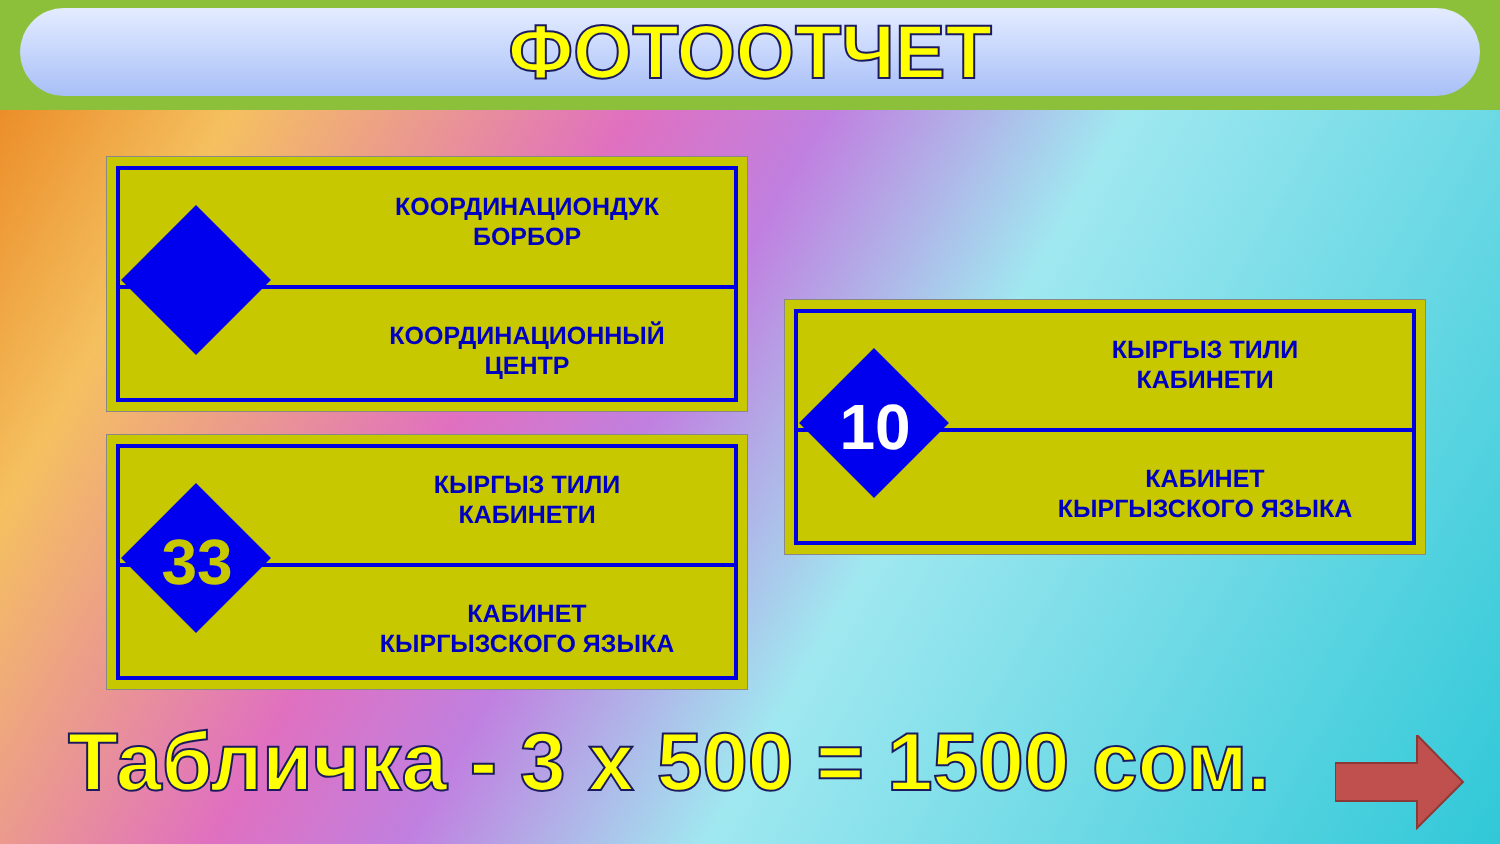ФОТООТЧЕТ
КООРДИНАЦИОНДУК
БОРБОР
КООРДИНАЦИОННЫЙ
ЦЕНТР
33
КЫРГЫЗ ТИЛИ
КАБИНЕТИ
КАБИНЕТ
КЫРГЫЗСКОГО ЯЗЫКА
10
КЫРГЫЗ ТИЛИ
КАБИНЕТИ
КАБИНЕТ
КЫРГЫЗСКОГО ЯЗЫКА
Табличка - 3 х 500 = 1500 сом.